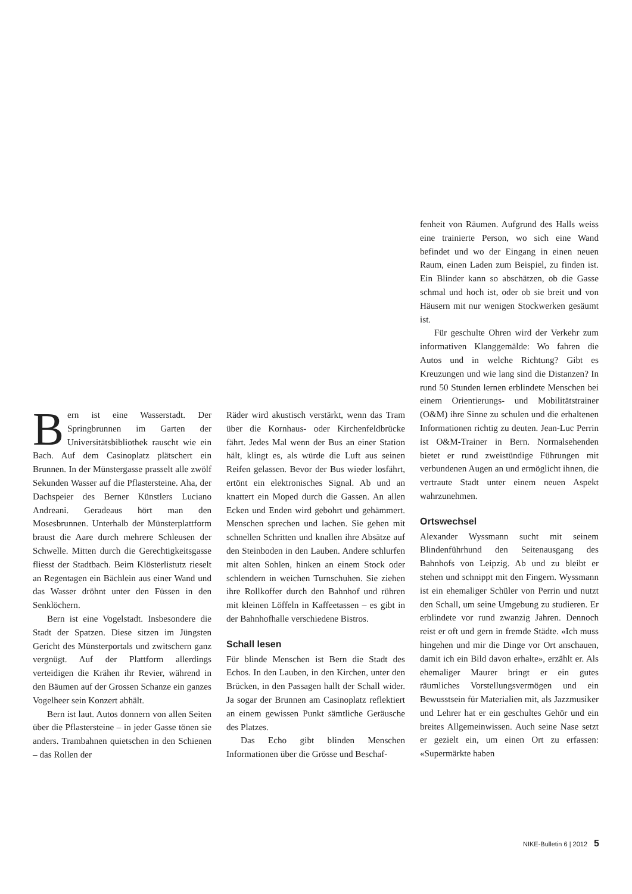Bern ist eine Wasserstadt. Der Springbrunnen im Garten der Universitätsbibliothek rauscht wie ein Bach. Auf dem Casinoplatz plätschert ein Brunnen. In der Münstergasse prasselt alle zwölf Sekunden Wasser auf die Pflastersteine. Aha, der Dachspeier des Berner Künstlers Luciano Andreani. Geradeaus hört man den Mosesbrunnen. Unterhalb der Münsterplattform braust die Aare durch mehrere Schleusen der Schwelle. Mitten durch die Gerechtigkeitsgasse fliesst der Stadtbach. Beim Klösterlistutz rieselt an Regentagen ein Bächlein aus einer Wand und das Wasser dröhnt unter den Füssen in den Senklöchern.
Bern ist eine Vogelstadt. Insbesondere die Stadt der Spatzen. Diese sitzen im Jüngsten Gericht des Münsterportals und zwitschern ganz vergnügt. Auf der Plattform allerdings verteidigen die Krähen ihr Revier, während in den Bäumen auf der Grossen Schanze ein ganzes Vogelheer sein Konzert abhält.
Bern ist laut. Autos donnern von allen Seiten über die Pflastersteine – in jeder Gasse tönen sie anders. Trambahnen quietschen in den Schienen – das Rollen der
Räder wird akustisch verstärkt, wenn das Tram über die Kornhaus- oder Kirchenfeldbrücke fährt. Jedes Mal wenn der Bus an einer Station hält, klingt es, als würde die Luft aus seinen Reifen gelassen. Bevor der Bus wieder losfährt, ertönt ein elektronisches Signal. Ab und an knattert ein Moped durch die Gassen. An allen Ecken und Enden wird gebohrt und gehämmert. Menschen sprechen und lachen. Sie gehen mit schnellen Schritten und knallen ihre Absätze auf den Steinboden in den Lauben. Andere schlurfen mit alten Sohlen, hinken an einem Stock oder schlendern in weichen Turnschuhen. Sie ziehen ihre Rollkoffer durch den Bahnhof und rühren mit kleinen Löffeln in Kaffeetassen – es gibt in der Bahnhofhalle verschiedene Bistros.
Schall lesen
Für blinde Menschen ist Bern die Stadt des Echos. In den Lauben, in den Kirchen, unter den Brücken, in den Passagen hallt der Schall wider. Ja sogar der Brunnen am Casinoplatz reflektiert an einem gewissen Punkt sämtliche Geräusche des Platzes.
Das Echo gibt blinden Menschen Informationen über die Grösse und Beschaf-
fenheit von Räumen. Aufgrund des Halls weiss eine trainierte Person, wo sich eine Wand befindet und wo der Eingang in einen neuen Raum, einen Laden zum Beispiel, zu finden ist. Ein Blinder kann so abschätzen, ob die Gasse schmal und hoch ist, oder ob sie breit und von Häusern mit nur wenigen Stockwerken gesäumt ist.
Für geschulte Ohren wird der Verkehr zum informativen Klanggemälde: Wo fahren die Autos und in welche Richtung? Gibt es Kreuzungen und wie lang sind die Distanzen? In rund 50 Stunden lernen erblindete Menschen bei einem Orientierungs- und Mobilitätstrainer (O&M) ihre Sinne zu schulen und die erhaltenen Informationen richtig zu deuten. Jean-Luc Perrin ist O&M-Trainer in Bern. Normalsehenden bietet er rund zweistündige Führungen mit verbundenen Augen an und ermöglicht ihnen, die vertraute Stadt unter einem neuen Aspekt wahrzunehmen.
Ortswechsel
Alexander Wyssmann sucht mit seinem Blindenführhund den Seitenausgang des Bahnhofs von Leipzig. Ab und zu bleibt er stehen und schnippt mit den Fingern. Wyssmann ist ein ehemaliger Schüler von Perrin und nutzt den Schall, um seine Umgebung zu studieren. Er erblindete vor rund zwanzig Jahren. Dennoch reist er oft und gern in fremde Städte. «Ich muss hingehen und mir die Dinge vor Ort anschauen, damit ich ein Bild davon erhalte», erzählt er. Als ehemaliger Maurer bringt er ein gutes räumliches Vorstellungsvermögen und ein Bewusstsein für Materialien mit, als Jazzmusiker und Lehrer hat er ein geschultes Gehör und ein breites Allgemeinwissen. Auch seine Nase setzt er gezielt ein, um einen Ort zu erfassen: «Supermärkte haben
NIKE-Bulletin 6 | 2012 5